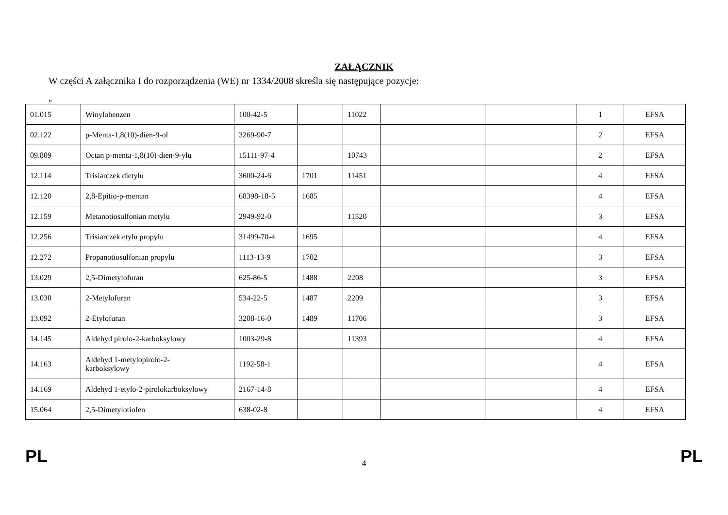ZAŁĄCZNIK
W części A załącznika I do rozporządzenia (WE) nr 1334/2008 skreśla się następujące pozycje:
„
| 01.015 | Winylobenzen | 100-42-5 | | 11022 | | | 1 | EFSA |
| 02.122 | p-Menta-1,8(10)-dien-9-ol | 3269-90-7 | | | | | 2 | EFSA |
| 09.809 | Octan p-menta-1,8(10)-dien-9-ylu | 15111-97-4 | | 10743 | | | 2 | EFSA |
| 12.114 | Trisiarczek dietylu | 3600-24-6 | 1701 | 11451 | | | 4 | EFSA |
| 12.120 | 2,8-Epitio-p-mentan | 68398-18-5 | 1685 | | | | 4 | EFSA |
| 12.159 | Metanotiosulfonian metylu | 2949-92-0 | | 11520 | | | 3 | EFSA |
| 12.256 | Trisiarczek etylu propylu | 31499-70-4 | 1695 | | | | 4 | EFSA |
| 12.272 | Propanotiosulfonian propylu | 1113-13-9 | 1702 | | | | 3 | EFSA |
| 13.029 | 2,5-Dimetylofuran | 625-86-5 | 1488 | 2208 | | | 3 | EFSA |
| 13.030 | 2-Metylofuran | 534-22-5 | 1487 | 2209 | | | 3 | EFSA |
| 13.092 | 2-Etylofuran | 3208-16-0 | 1489 | 11706 | | | 3 | EFSA |
| 14.145 | Aldehyd pirolo-2-karboksylowy | 1003-29-8 | | 11393 | | | 4 | EFSA |
| 14.163 | Aldehyd 1-metylopirolo-2- karboksylowy | 1192-58-1 | | | | | 4 | EFSA |
| 14.169 | Aldehyd 1-etylo-2-pirolokarboksylowy | 2167-14-8 | | | | | 4 | EFSA |
| 15.064 | 2,5-Dimetylotiofen | 638-02-8 | | | | | 4 | EFSA |
PL 4 PL